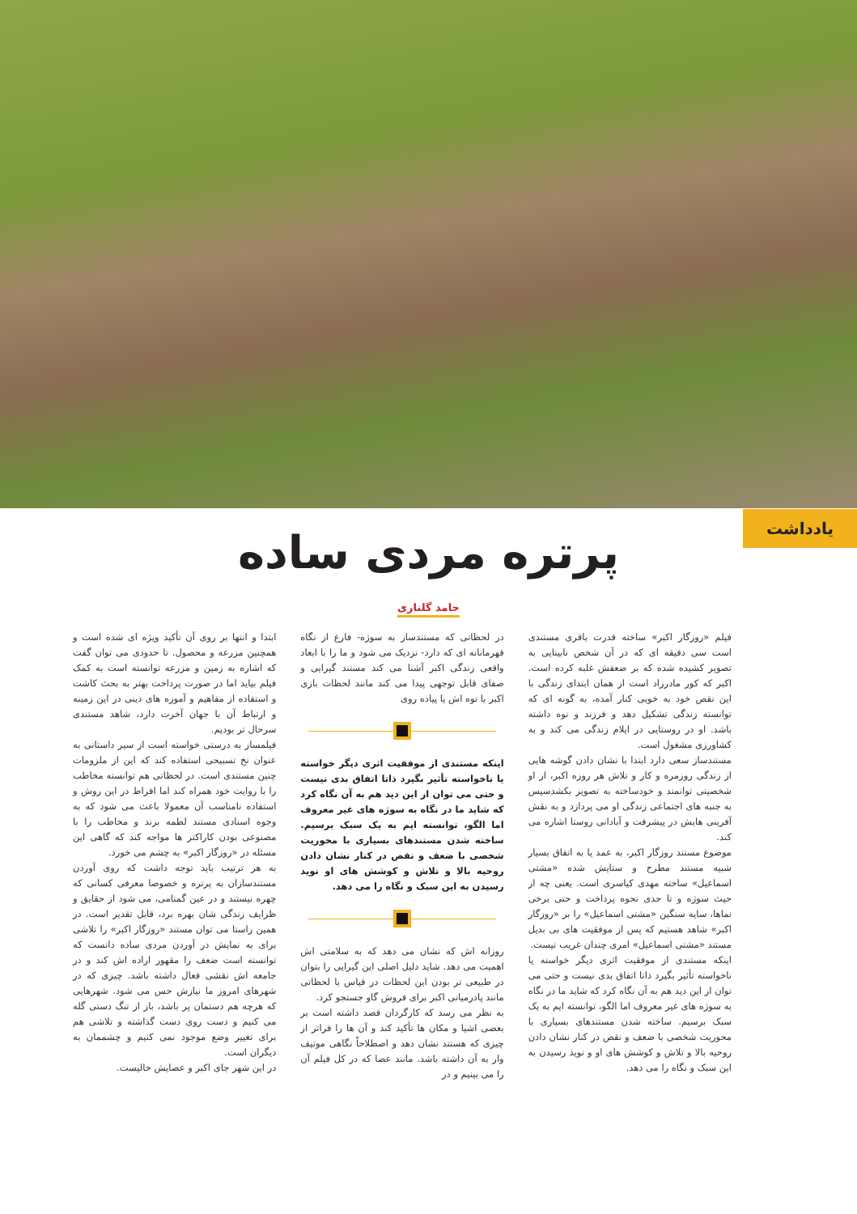یادداشت
پرتره مردی ساده
حامد گلناری
فیلم «روزگار اکبر» ساخته قدرت باقری مستندی است سی دقیقه ای که در آن شخص نابینایی به تصویر کشیده شده که بر ضعفش غلبه کرده است. اکبر که کور مادرزاد است از همان ابتدای زندگی با این نقص خود به خوبی کنار آمده، به گونه ای که توانسته زندگی تشکیل دهد و فرزند و نوه داشته باشد. او در روستایی در ایلام زندگی می کند و به کشاورزی مشغول است.
مستندساز سعی دارد ابتدا با نشان دادن گوشه هایی از زندگی روزمره و کار و تلاش هر روزه اکبر، از او شخصیتی توانمند و خودساخته به تصویر بکشدسپس به جنبه های اجتماعی زندگی او می پردازد و به نقش آفرینی هایش در پیشرفت و آبادانی روستا اشاره می کند.
موضوع مستند روزگار اکبر، به عمد یا به اتفاق بسیار شبیه مستند مطرح و ستایش شده «مشتی اسماعیل» ساخته مهدی کیاسری است. یعنی چه از حیث سوژه و تا حدی نحوه پرداخت و حتی برخی نماها، سایه سنگین «مشتی اسماعیل» را بر «روزگار اکبر» شاهد هستیم که پس از موفقیت های بی بدیل مستند «مشتی اسماعیل» امری چندان غریب نیست.
اینکه مستندی از موفقیت اثری دیگر خواسته یا ناخواسته تأثیر بگیرد ذاتا اتفاق بدی نیست و حتی می توان از این دید هم به آن نگاه کرد که شاید ما در نگاه به سوژه های غیر معروف اما الگو، توانسته ایم به یک سبک برسیم. ساخته شدن مستندهای بسیاری با محوریت شخصی با ضعف و نقص در کنار نشان دادن روحیه بالا و تلاش و کوشش های او و نوید رسیدن به این سبک و نگاه را می دهد.
در لحظاتی که مستندساز به سوژه- فارغ از نگاه قهرمانانه ای که دارد- نزدیک می شود و ما را با ابعاد واقعی زندگی اکبر آشنا می کند مستند گیرایی و صفای قابل توجهی پیدا می کند مانند لحظات بازی اکبر با نوه اش یا پیاده روی
اینکه مستندی از موفقیت اثری دیگر خواسته یا ناخواسته تأثیر بگیرد ذاتا اتفاق بدی نیست و حتی می توان از این دید هم به آن نگاه کرد که شاید ما در نگاه به سوژه های غیر معروف اما الگو، توانسته ایم به یک سبک برسیم. ساخته شدن مستندهای بسیاری با محوریت شخصی با ضعف و نقص در کنار نشان دادن روحیه بالا و تلاش و کوشش های او نوید رسیدن به این سبک و نگاه را می دهد.
روزانه اش که نشان می دهد که به سلامتی اش اهمیت می دهد. شاید دلیل اصلی این گیرایی را بتوان در طبیعی تر بودن این لحظات در قیاس با لحظاتی مانند پادرمیانی اکبر برای فروش گاو جستجو کرد.
به نظر می رسد که کارگردان قصد داشته است بر بعضی اشیا و مکان ها تأکید کند و آن ها را فراتر از چیزی که هستند نشان دهد و اصطلاحاً نگاهی موتیف وار به آن داشته باشد. مانند عصا که در کل فیلم آن را می بینیم و در
ابتدا و انتها بر روی آن تأکید ویژه ای شده است و همچنین مزرعه و محصول. تا حدودی می توان گفت که اشاره به زمین و مزرعه توانسته است به کمک فیلم بیاید اما در صورت پرداخت بهتر به بحث کاشت و استفاده از مفاهیم و آموزه های دینی در این زمینه و ارتباط آن با جهان آخرت دارد، شاهد مستندی سرحال تر بودیم.
فیلمساز به درستی خواسته است از سیر داستانی به عنوان نخ تسبیحی استفاده کند که این از ملزومات چنین مستندی است. در لحظاتی هم توانسته مخاطب را با روایت خود همراه کند اما افراط در این روش و استفاده نامناسب آن معمولا باعث می شود که به وجوه اسنادی مستند لطمه بزند و مخاطب را با مصنوعی بودن کاراکتر ها مواجه کند که گاهی این مسئله در «روزگار اکبر» به چشم می خورد.
به هر ترتیب باید توجه داشت که روی آوردن مستندسازان به پرتره و خصوصا معرفی کسانی که چهره نیستند و در عین گمنامی، می شود از حقایق و ظرایف زندگی شان بهره برد، قابل تقدیر است. در همین راستا می توان مستند «روزگار اکبر» را تلاشی برای به نمایش در آوردن مردی ساده دانست که توانسته است ضعف را مقهور اراده اش کند و در جامعه اش نقشی فعال داشته باشد. چیزی که در شهرهای امروز ما نیازش حس می شود. شهرهایی که هرچه هم دستمان پر باشد، باز از تنگ دستی گله می کنیم و دست روی دست گذاشته و تلاشی هم برای تغییر وضع موجود نمی کنیم و چشممان به دیگران است.
در این شهر جای اکبر و عصایش خالیست.